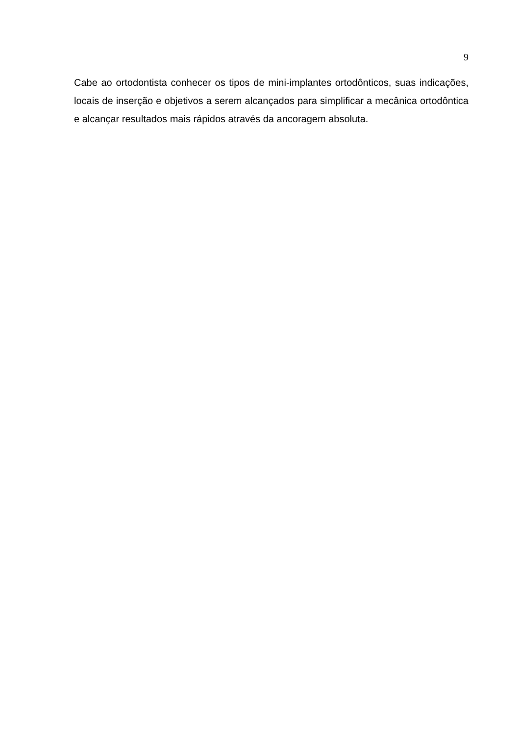9
Cabe ao ortodontista conhecer os tipos de mini-implantes ortodônticos, suas indicações, locais de inserção e objetivos a serem alcançados para simplificar a mecânica ortodôntica e alcançar resultados mais rápidos através da ancoragem absoluta.